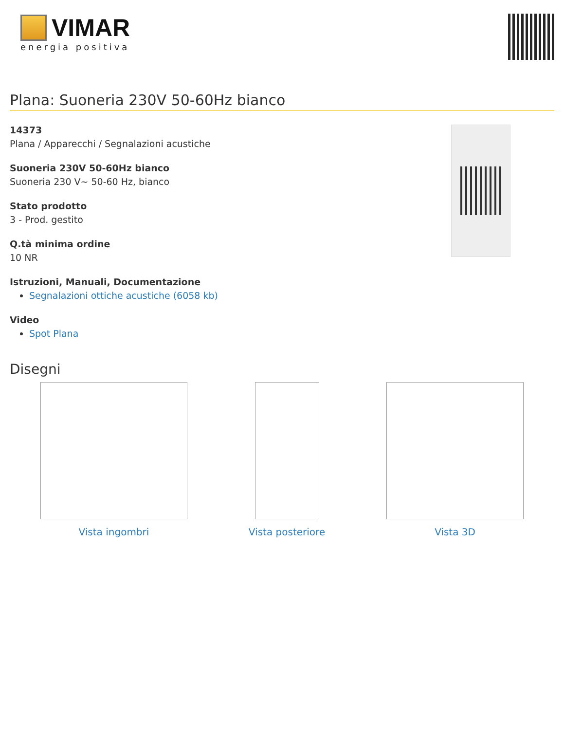VIMAR
energia positiva
Plana: Suoneria 230V 50-60Hz bianco
14373
Plana / Apparecchi / Segnalazioni acustiche
Suoneria 230V 50-60Hz bianco
Suoneria 230 V~ 50-60 Hz, bianco
Stato prodotto
3 - Prod. gestito
Q.tà minima ordine
10 NR
Istruzioni, Manuali, Documentazione
Segnalazioni ottiche acustiche (6058 kb)
Video
Spot Plana
Disegni
Vista ingombri Vista posteriore Vista 3D